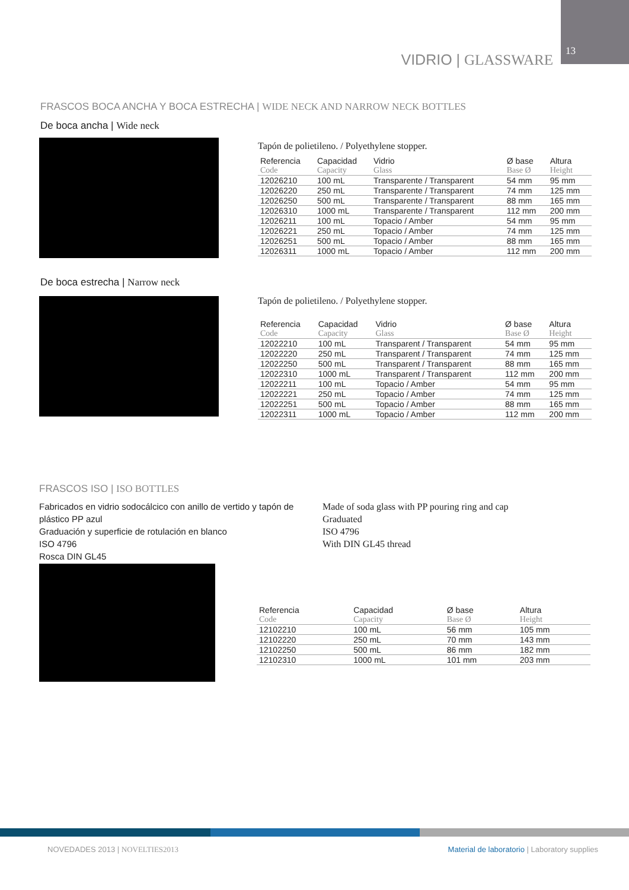13
VIDRIO | GLASSWARE
FRASCOS BOCA ANCHA Y BOCA ESTRECHA | WIDE NECK AND NARROW NECK BOTTLES
De boca ancha | Wide neck
Tapón de polietileno. / Polyethylene stopper.
| Referencia | Capacidad | Vidrio | Ø base | Altura |
| --- | --- | --- | --- | --- |
| Code | Capacity | Glass | Base Ø | Height |
| 12026210 | 100 mL | Transparente / Transparent | 54 mm | 95 mm |
| 12026220 | 250 mL | Transparente / Transparent | 74 mm | 125 mm |
| 12026250 | 500 mL | Transparente / Transparent | 88 mm | 165 mm |
| 12026310 | 1000 mL | Transparente / Transparent | 112 mm | 200 mm |
| 12026211 | 100 mL | Topacio / Amber | 54 mm | 95 mm |
| 12026221 | 250 mL | Topacio / Amber | 74 mm | 125 mm |
| 12026251 | 500 mL | Topacio / Amber | 88 mm | 165 mm |
| 12026311 | 1000 mL | Topacio / Amber | 112 mm | 200 mm |
De boca estrecha | Narrow neck
Tapón de polietileno. / Polyethylene stopper.
| Referencia | Capacidad | Vidrio | Ø base | Altura |
| --- | --- | --- | --- | --- |
| Code | Capacity | Glass | Base Ø | Height |
| 12022210 | 100 mL | Transparent / Transparent | 54 mm | 95 mm |
| 12022220 | 250 mL | Transparent / Transparent | 74 mm | 125 mm |
| 12022250 | 500 mL | Transparent / Transparent | 88 mm | 165 mm |
| 12022310 | 1000 mL | Transparent / Transparent | 112 mm | 200 mm |
| 12022211 | 100 mL | Topacio / Amber | 54 mm | 95 mm |
| 12022221 | 250 mL | Topacio / Amber | 74 mm | 125 mm |
| 12022251 | 500 mL | Topacio / Amber | 88 mm | 165 mm |
| 12022311 | 1000 mL | Topacio / Amber | 112 mm | 200 mm |
FRASCOS ISO | ISO BOTTLES
Fabricados en vidrio sodocálcico con anillo de vertido y tapón de plástico PP azul
Graduación y superficie de rotulación en blanco
ISO 4796
Rosca DIN GL45
Made of soda glass with PP pouring ring and cap
Graduated
ISO 4796
With DIN GL45 thread
| Referencia | Capacidad | Ø base | Altura |
| --- | --- | --- | --- |
| Code | Capacity | Base Ø | Height |
| 12102210 | 100 mL | 56 mm | 105 mm |
| 12102220 | 250 mL | 70 mm | 143 mm |
| 12102250 | 500 mL | 86 mm | 182 mm |
| 12102310 | 1000 mL | 101 mm | 203 mm |
NOVEDADES 2013 | NOVELTIES2013
Material de laboratorio | Laboratory supplies